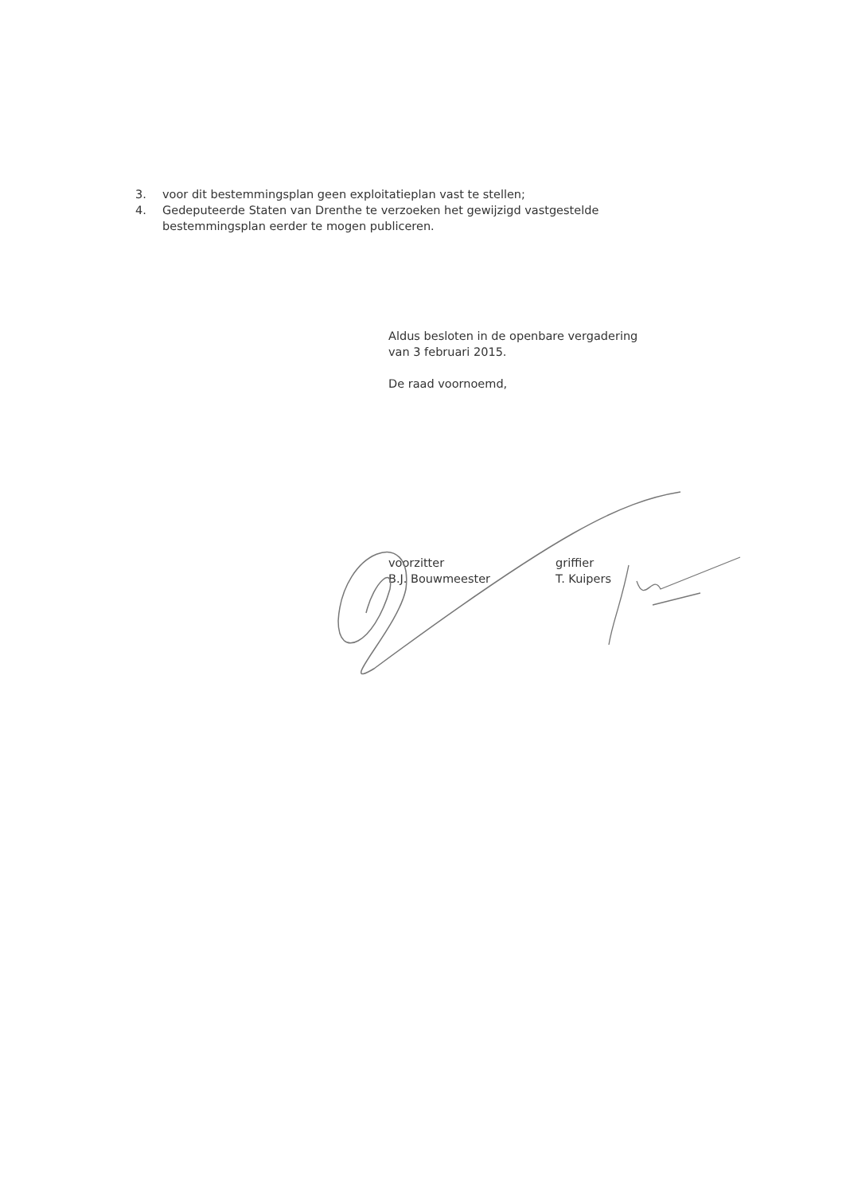3. voor dit bestemmingsplan geen exploitatieplan vast te stellen;
4. Gedeputeerde Staten van Drenthe te verzoeken het gewijzigd vastgestelde bestemmingsplan eerder te mogen publiceren.
Aldus besloten in de openbare vergadering
van 3 februari 2015.
De raad voornoemd,
voorzitter
B.J. Bouwmeester
griffier
T. Kuipers